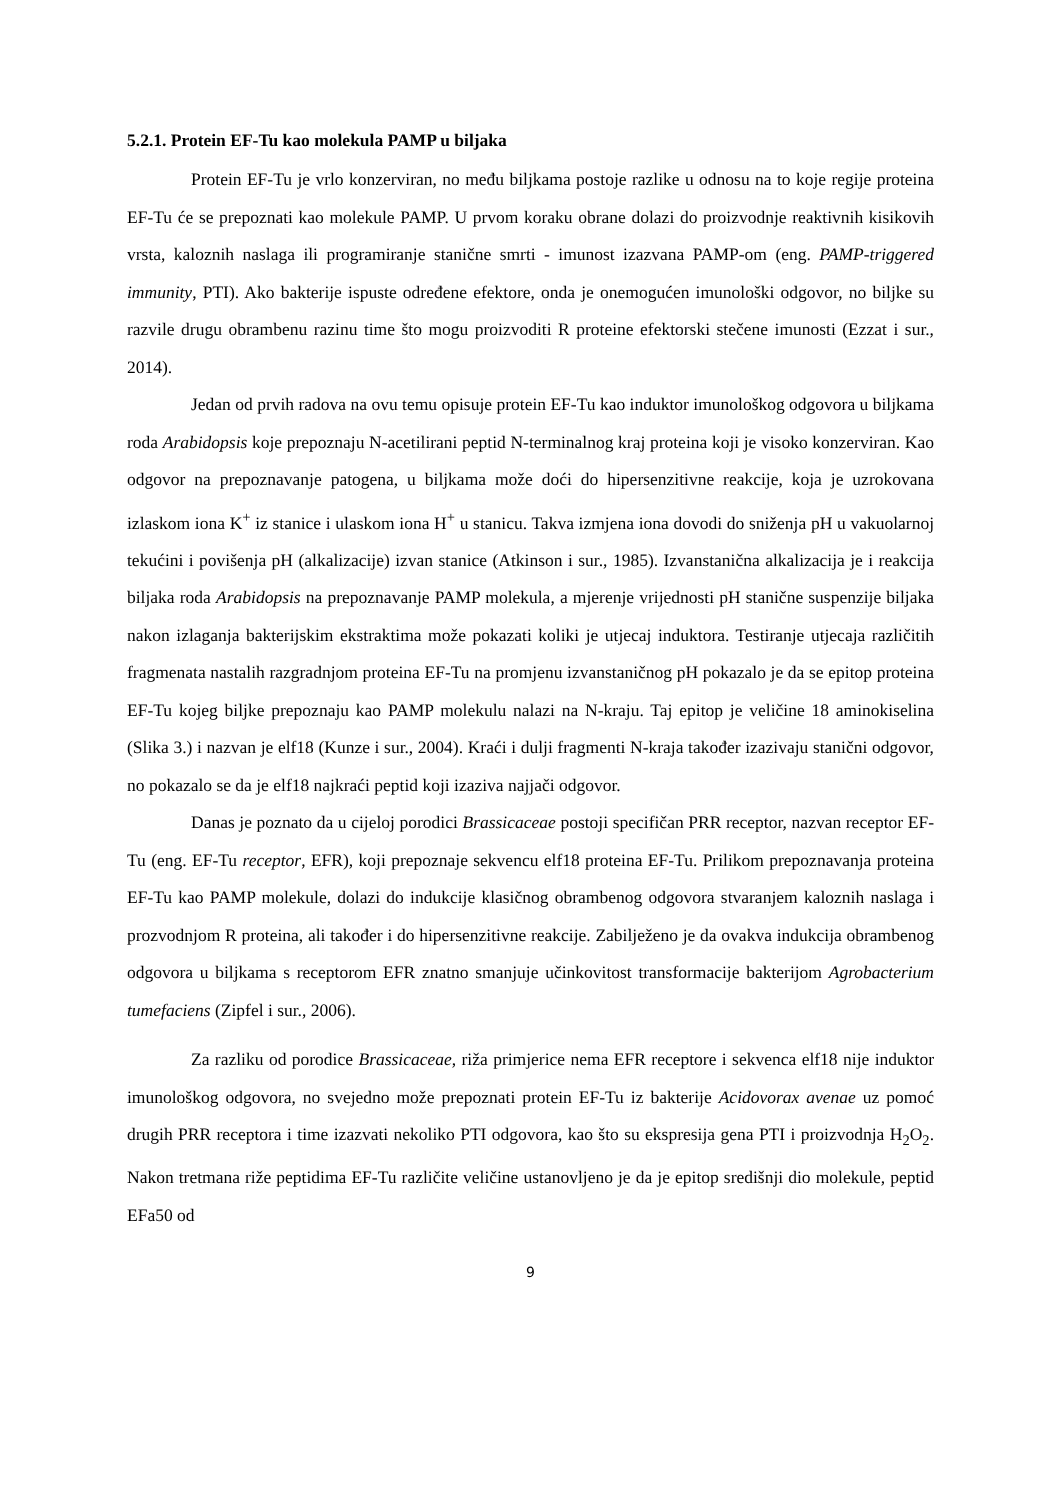5.2.1. Protein EF-Tu kao molekula PAMP u biljaka
Protein EF-Tu je vrlo konzerviran, no među biljkama postoje razlike u odnosu na to koje regije proteina EF-Tu će se prepoznati kao molekule PAMP. U prvom koraku obrane dolazi do proizvodnje reaktivnih kisikovih vrsta, kaloznih naslaga ili programiranje stanične smrti - imunost izazvana PAMP-om (eng. PAMP-triggered immunity, PTI). Ako bakterije ispuste određene efektore, onda je onemogućen imunološki odgovor, no biljke su razvile drugu obrambenu razinu time što mogu proizvoditi R proteine efektorski stečene imunosti (Ezzat i sur., 2014).
Jedan od prvih radova na ovu temu opisuje protein EF-Tu kao induktor imunološkog odgovora u biljkama roda Arabidopsis koje prepoznaju N-acetilirani peptid N-terminalnog kraj proteina koji je visoko konzerviran. Kao odgovor na prepoznavanje patogena, u biljkama može doći do hipersenzitivne reakcije, koja je uzrokovana izlaskom iona K<sup>+</sup> iz stanice i ulaskom iona H<sup>+</sup> u stanicu. Takva izmjena iona dovodi do sniženja pH u vakuolarnoj tekućini i povišenja pH (alkalizacije) izvan stanice (Atkinson i sur., 1985). Izvanstanična alkalizacija je i reakcija biljaka roda Arabidopsis na prepoznavanje PAMP molekula, a mjerenje vrijednosti pH stanične suspenzije biljaka nakon izlaganja bakterijskim ekstraktima može pokazati koliki je utjecaj induktora. Testiranje utjecaja različitih fragmenata nastalih razgradnjom proteina EF-Tu na promjenu izvanstaničnog pH pokazalo je da se epitop proteina EF-Tu kojeg biljke prepoznaju kao PAMP molekulu nalazi na N-kraju. Taj epitop je veličine 18 aminokiselina (Slika 3.) i nazvan je elf18 (Kunze i sur., 2004). Kraći i dulji fragmenti N-kraja također izazivaju stanični odgovor, no pokazalo se da je elf18 najkraći peptid koji izaziva najjači odgovor.
Danas je poznato da u cijeloj porodici Brassicaceae postoji specifičan PRR receptor, nazvan receptor EF-Tu (eng. EF-Tu receptor, EFR), koji prepoznaje sekvencu elf18 proteina EF-Tu. Prilikom prepoznavanja proteina EF-Tu kao PAMP molekule, dolazi do indukcije klasičnog obrambenog odgovora stvaranjem kaloznih naslaga i prozvodnjom R proteina, ali također i do hipersenzitivne reakcije. Zabilježeno je da ovakva indukcija obrambenog odgovora u biljkama s receptorom EFR znatno smanjuje učinkovitost transformacije bakterijom Agrobacterium tumefaciens (Zipfel i sur., 2006).
Za razliku od porodice Brassicaceae, riža primjerice nema EFR receptore i sekvenca elf18 nije induktor imunološkog odgovora, no svejedno može prepoznati protein EF-Tu iz bakterije Acidovorax avenae uz pomoć drugih PRR receptora i time izazvati nekoliko PTI odgovora, kao što su ekspresija gena PTI i proizvodnja H<sub>2</sub>O<sub>2</sub>. Nakon tretmana riže peptidima EF-Tu različite veličine ustanovljeno je da je epitop središnji dio molekule, peptid EFa50 od
9